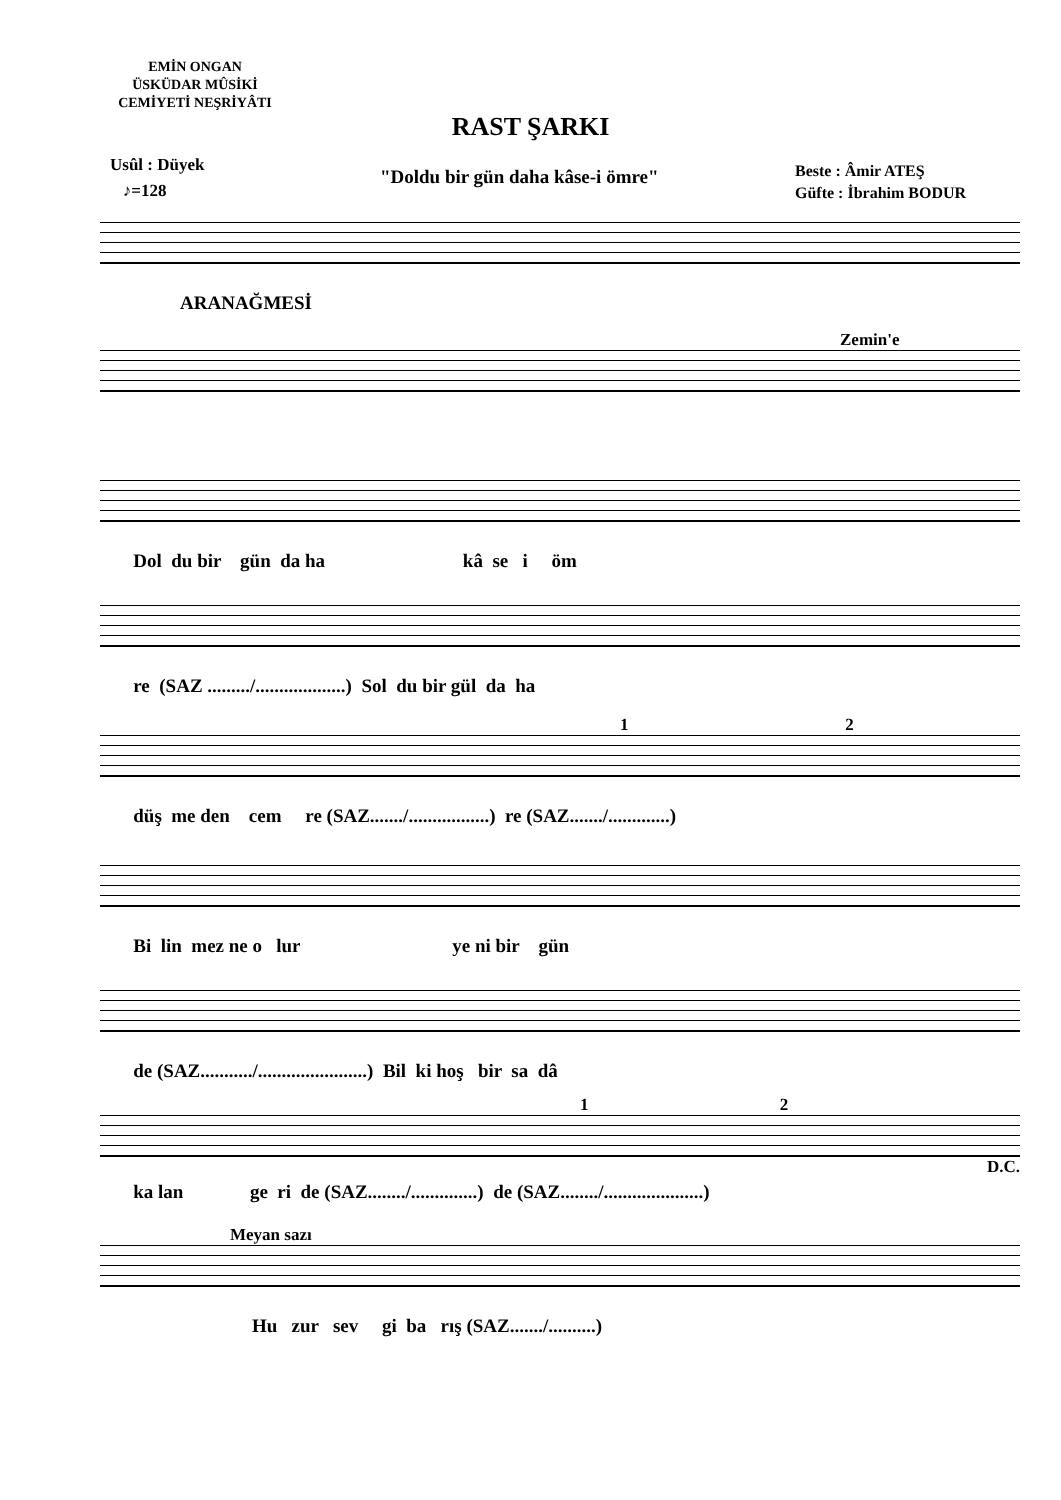EMİN ONGAN
ÜSKÜDAR MÛSİKİ
CEMİYETİ NEŞRİYÂTI
RAST ŞARKI
Usûl : Düyek
♪=128
"Doldu bir gün daha kâse-i ömre"
Beste : Âmir ATEŞ
Güfte : İbrahim BODUR
ARANAĞMESİ
Zemin'e
Dol du bir gün da ha kâ se i öm
re (SAZ ........./...................) Sol du bir gül da ha
1 2
düş me den cem re (SAZ......./.................) re (SAZ......./.............)
Bi lin mez ne o lur ye ni bir gün
de (SAZ.........../.......................) Bil ki hoş bir sa dâ
1 2
D.C.
ka lan ge ri de (SAZ......../..............) de (SAZ......../.....................)
Meyan sazı
Hu zur sev gi ba rış (SAZ......./..........)